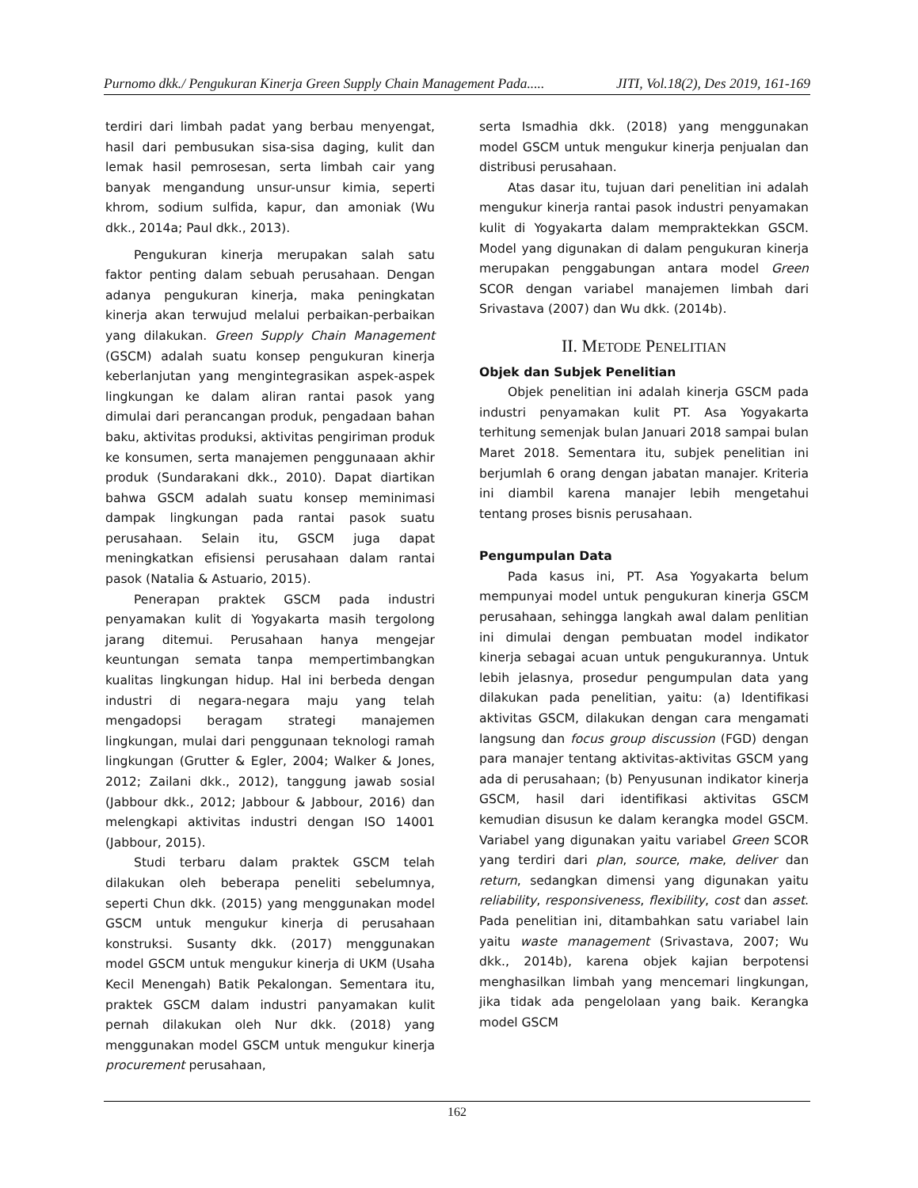Purnomo dkk./ Pengukuran Kinerja Green Supply Chain Management Pada..... JITI, Vol.18(2), Des 2019, 161-169
terdiri dari limbah padat yang berbau menyengat, hasil dari pembusukan sisa-sisa daging, kulit dan lemak hasil pemrosesan, serta limbah cair yang banyak mengandung unsur-unsur kimia, seperti khrom, sodium sulfida, kapur, dan amoniak (Wu dkk., 2014a; Paul dkk., 2013).
Pengukuran kinerja merupakan salah satu faktor penting dalam sebuah perusahaan. Dengan adanya pengukuran kinerja, maka peningkatan kinerja akan terwujud melalui perbaikan-perbaikan yang dilakukan. Green Supply Chain Management (GSCM) adalah suatu konsep pengukuran kinerja keberlanjutan yang mengintegrasikan aspek-aspek lingkungan ke dalam aliran rantai pasok yang dimulai dari perancangan produk, pengadaan bahan baku, aktivitas produksi, aktivitas pengiriman produk ke konsumen, serta manajemen penggunaaan akhir produk (Sundarakani dkk., 2010). Dapat diartikan bahwa GSCM adalah suatu konsep meminimasi dampak lingkungan pada rantai pasok suatu perusahaan. Selain itu, GSCM juga dapat meningkatkan efisiensi perusahaan dalam rantai pasok (Natalia & Astuario, 2015).
Penerapan praktek GSCM pada industri penyamakan kulit di Yogyakarta masih tergolong jarang ditemui. Perusahaan hanya mengejar keuntungan semata tanpa mempertimbangkan kualitas lingkungan hidup. Hal ini berbeda dengan industri di negara-negara maju yang telah mengadopsi beragam strategi manajemen lingkungan, mulai dari penggunaan teknologi ramah lingkungan (Grutter & Egler, 2004; Walker & Jones, 2012; Zailani dkk., 2012), tanggung jawab sosial (Jabbour dkk., 2012; Jabbour & Jabbour, 2016) dan melengkapi aktivitas industri dengan ISO 14001 (Jabbour, 2015).
Studi terbaru dalam praktek GSCM telah dilakukan oleh beberapa peneliti sebelumnya, seperti Chun dkk. (2015) yang menggunakan model GSCM untuk mengukur kinerja di perusahaan konstruksi. Susanty dkk. (2017) menggunakan model GSCM untuk mengukur kinerja di UKM (Usaha Kecil Menengah) Batik Pekalongan. Sementara itu, praktek GSCM dalam industri panyamakan kulit pernah dilakukan oleh Nur dkk. (2018) yang menggunakan model GSCM untuk mengukur kinerja procurement perusahaan,
serta Ismadhia dkk. (2018) yang menggunakan model GSCM untuk mengukur kinerja penjualan dan distribusi perusahaan.
Atas dasar itu, tujuan dari penelitian ini adalah mengukur kinerja rantai pasok industri penyamakan kulit di Yogyakarta dalam mempraktekkan GSCM. Model yang digunakan di dalam pengukuran kinerja merupakan penggabungan antara model Green SCOR dengan variabel manajemen limbah dari Srivastava (2007) dan Wu dkk. (2014b).
II. METODE PENELITIAN
Objek dan Subjek Penelitian
Objek penelitian ini adalah kinerja GSCM pada industri penyamakan kulit PT. Asa Yogyakarta terhitung semenjak bulan Januari 2018 sampai bulan Maret 2018. Sementara itu, subjek penelitian ini berjumlah 6 orang dengan jabatan manajer. Kriteria ini diambil karena manajer lebih mengetahui tentang proses bisnis perusahaan.
Pengumpulan Data
Pada kasus ini, PT. Asa Yogyakarta belum mempunyai model untuk pengukuran kinerja GSCM perusahaan, sehingga langkah awal dalam penlitian ini dimulai dengan pembuatan model indikator kinerja sebagai acuan untuk pengukurannya. Untuk lebih jelasnya, prosedur pengumpulan data yang dilakukan pada penelitian, yaitu: (a) Identifikasi aktivitas GSCM, dilakukan dengan cara mengamati langsung dan focus group discussion (FGD) dengan para manajer tentang aktivitas-aktivitas GSCM yang ada di perusahaan; (b) Penyusunan indikator kinerja GSCM, hasil dari identifikasi aktivitas GSCM kemudian disusun ke dalam kerangka model GSCM. Variabel yang digunakan yaitu variabel Green SCOR yang terdiri dari plan, source, make, deliver dan return, sedangkan dimensi yang digunakan yaitu reliability, responsiveness, flexibility, cost dan asset. Pada penelitian ini, ditambahkan satu variabel lain yaitu waste management (Srivastava, 2007; Wu dkk., 2014b), karena objek kajian berpotensi menghasilkan limbah yang mencemari lingkungan, jika tidak ada pengelolaan yang baik. Kerangka model GSCM
162